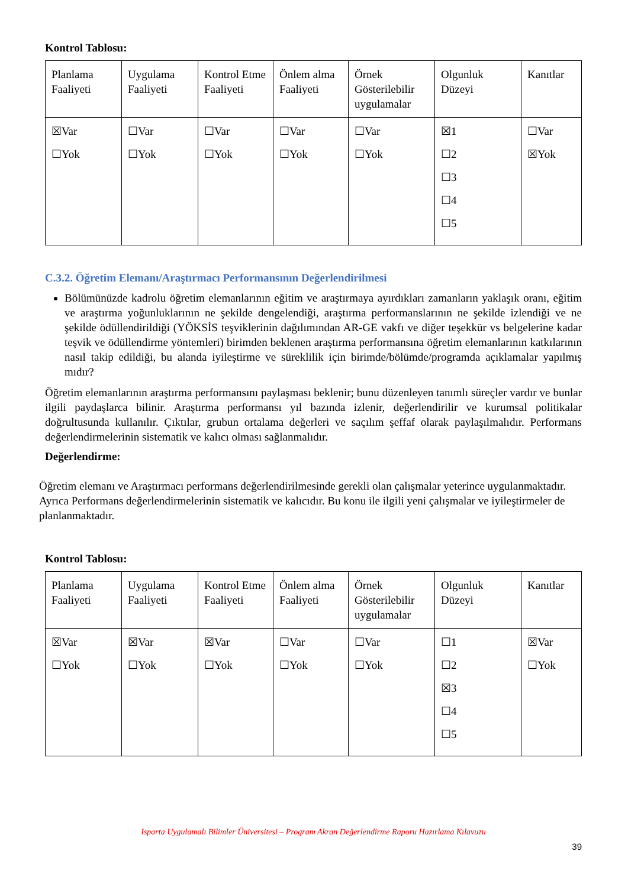Kontrol Tablosu:
| Planlama Faaliyeti | Uygulama Faaliyeti | Kontrol Etme Faaliyeti | Önlem alma Faaliyeti | Örnek Gösterilebilir uygulamalar | Olgunluk Düzeyi | Kanıtlar |
| ☒Var ☐Yok | ☐Var ☐Yok | ☐Var ☐Yok | ☐Var ☐Yok | ☐Var ☐Yok | ☒1 ☐2 ☐3 ☐4 ☐5 | ☐Var ☒Yok |
C.3.2. Öğretim Elemanı/Araştırmacı Performansının Değerlendirilmesi
Bölümünüzde kadrolu öğretim elemanlarının eğitim ve araştırmaya ayırdıkları zamanların yaklaşık oranı, eğitim ve araştırma yoğunluklarının ne şekilde dengelendiği, araştırma performanslarının ne şekilde izlendiği ve ne şekilde ödüllendirildiği (YÖKSİS teşviklerinin dağılımından AR-GE vakfı ve diğer teşekkür vs belgelerine kadar teşvik ve ödüllendirme yöntemleri) birimden beklenen araştırma performansına öğretim elemanlarının katkılarının nasıl takip edildiği, bu alanda iyileştirme ve süreklilik için birimde/bölümde/programda açıklamalar yapılmış mıdır?
Öğretim elemanlarının araştırma performansını paylaşması beklenir; bunu düzenleyen tanımlı süreçler vardır ve bunlar ilgili paydaşlarca bilinir. Araştırma performansı yıl bazında izlenir, değerlendirilir ve kurumsal politikalar doğrultusunda kullanılır. Çıktılar, grubun ortalama değerleri ve saçılım şeffaf olarak paylaşılmalıdır. Performans değerlendirmelerinin sistematik ve kalıcı olması sağlanmalıdır.
Değerlendirme:
Öğretim elemanı ve Araştırmacı performans değerlendirilmesinde gerekli olan çalışmalar yeterince uygulanmaktadır. Ayrıca Performans değerlendirmelerinin sistematik ve kalıcıdır. Bu konu ile ilgili yeni çalışmalar ve iyileştirmeler de planlanmaktadır.
Kontrol Tablosu:
| Planlama Faaliyeti | Uygulama Faaliyeti | Kontrol Etme Faaliyeti | Önlem alma Faaliyeti | Örnek Gösterilebilir uygulamalar | Olgunluk Düzeyi | Kanıtlar |
| ☒Var ☐Yok | ☒Var ☐Yok | ☒Var ☐Yok | ☐Var ☐Yok | ☐Var ☐Yok | ☐1 ☐2 ☒3 ☐4 ☐5 | ☒Var ☐Yok |
Isparta Uygulamalı Bilimler Üniversitesi – Program Akran Değerlendirme Raporu Hazırlama Kılavuzu
39